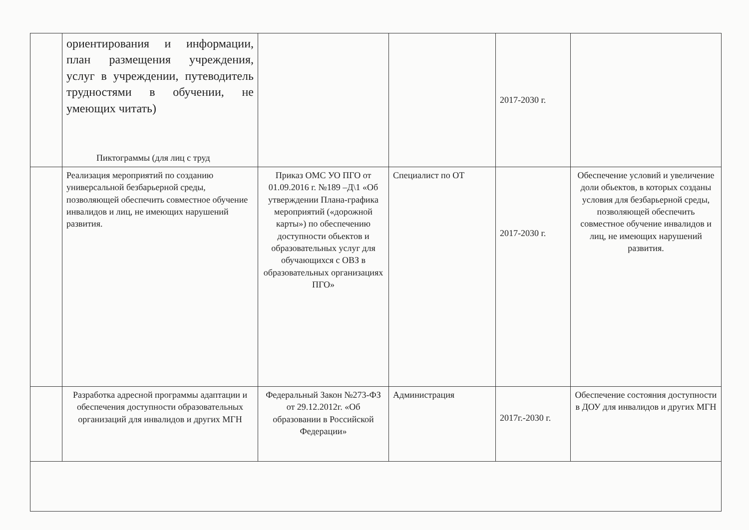| | ориентирования и информации, план размещения учреждения, услуг в учреждении, путеводитель трудностями в обучении, не умеющих читать) Пиктограммы (для лиц с труд | | | 2017-2030 г. | |
| | Реализация мероприятий по созданию универсальной безбарьерной среды, позволяющей обеспечить совместное обучение инвалидов и лиц, не имеющих нарушений развития. | Приказ ОМС УО ПГО от 01.09.2016 г. №189 –Д\1 «Об утверждении Плана-графика мероприятий («дорожной карты») по обеспечению доступности обьектов и образовательных услуг для обучающихся с ОВЗ в образовательных организациях ПГО» | Специалист по ОТ | 2017-2030 г. | Обеспечение условий и увеличение доли обьектов, в которых созданы условия для безбарьерной среды, позволяющей обеспечить совместное обучение инвалидов и лиц, не имеющих нарушений развития. |
| | Разработка адресной программы адаптации и обеспечения доступности образовательных организаций для инвалидов и других МГН | Федеральный Закон №273-ФЗ от 29.12.2012г. «Об образовании в Российской Федерации» | Администрация | 2017г.-2030 г. | Обеспечение состояния доступности в ДОУ для инвалидов и других МГН |